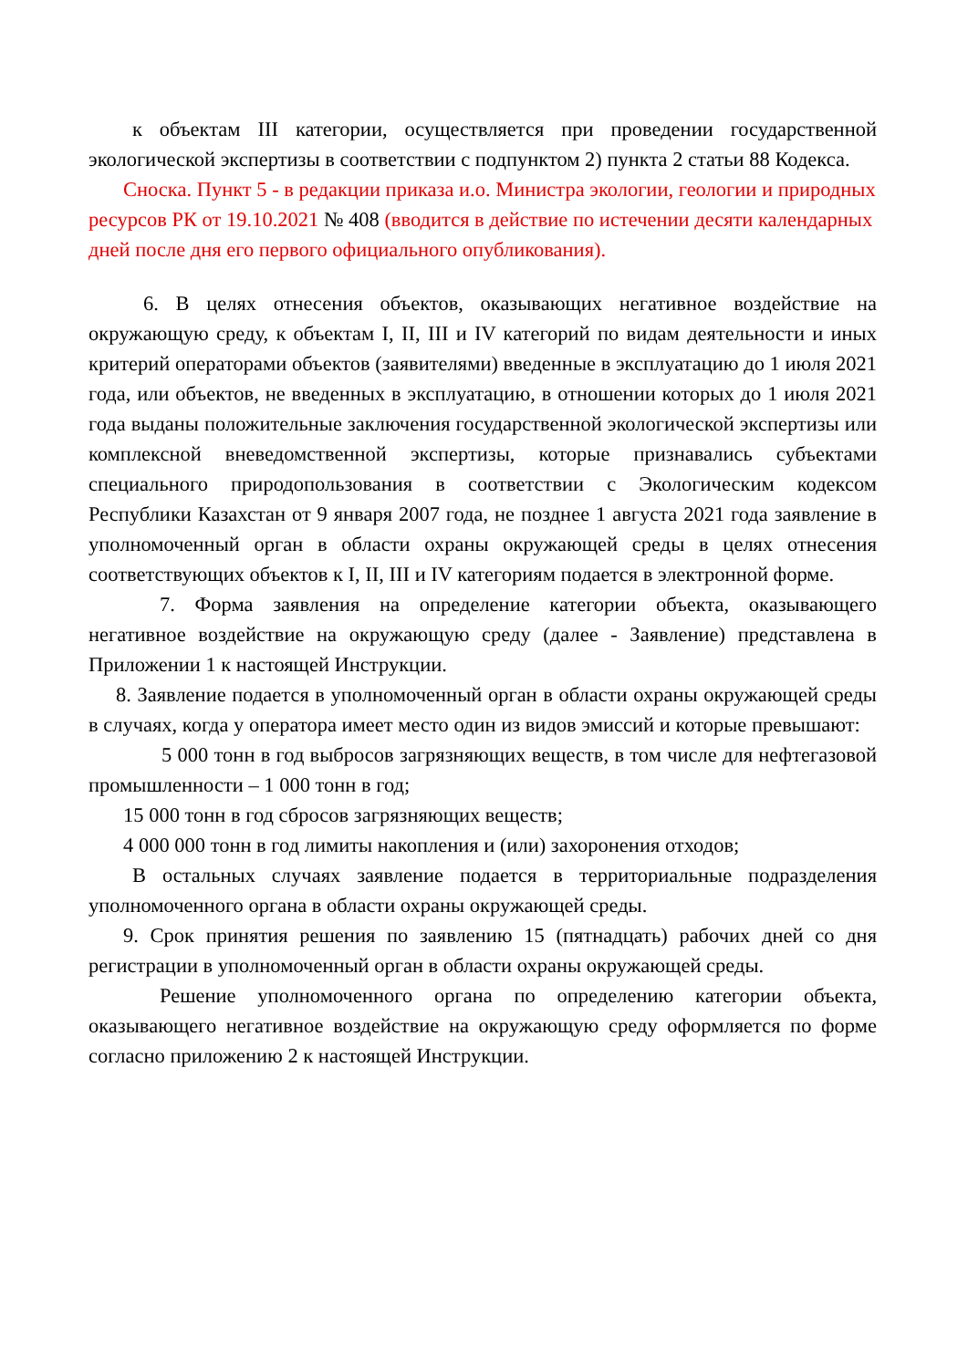к объектам III категории, осуществляется при проведении государственной экологической экспертизы в соответствии с подпунктом 2) пункта 2 статьи 88 Кодекса.
Сноска. Пункт 5 - в редакции приказа и.о. Министра экологии, геологии и природных ресурсов РК от 19.10.2021 № 408 (вводится в действие по истечении десяти календарных дней после дня его первого официального опубликования).
6. В целях отнесения объектов, оказывающих негативное воздействие на окружающую среду, к объектам I, II, III и IV категорий по видам деятельности и иных критерий операторами объектов (заявителями) введенные в эксплуатацию до 1 июля 2021 года, или объектов, не введенных в эксплуатацию, в отношении которых до 1 июля 2021 года выданы положительные заключения государственной экологической экспертизы или комплексной вневедомственной экспертизы, которые признавались субъектами специального природопользования в соответствии с Экологическим кодексом Республики Казахстан от 9 января 2007 года, не позднее 1 августа 2021 года заявление в уполномоченный орган в области охраны окружающей среды в целях отнесения соответствующих объектов к I, II, III и IV категориям подается в электронной форме.
7. Форма заявления на определение категории объекта, оказывающего негативное воздействие на окружающую среду (далее - Заявление) представлена в Приложении 1 к настоящей Инструкции.
8. Заявление подается в уполномоченный орган в области охраны окружающей среды в случаях, когда у оператора имеет место один из видов эмиссий и которые превышают:
5 000 тонн в год выбросов загрязняющих веществ, в том числе для нефтегазовой промышленности – 1 000 тонн в год;
15 000 тонн в год сбросов загрязняющих веществ;
4 000 000 тонн в год лимиты накопления и (или) захоронения отходов;
В остальных случаях заявление подается в территориальные подразделения уполномоченного органа в области охраны окружающей среды.
9. Срок принятия решения по заявлению 15 (пятнадцать) рабочих дней со дня регистрации в уполномоченный орган в области охраны окружающей среды.
Решение уполномоченного органа по определению категории объекта, оказывающего негативное воздействие на окружающую среду оформляется по форме согласно приложению 2 к настоящей Инструкции.